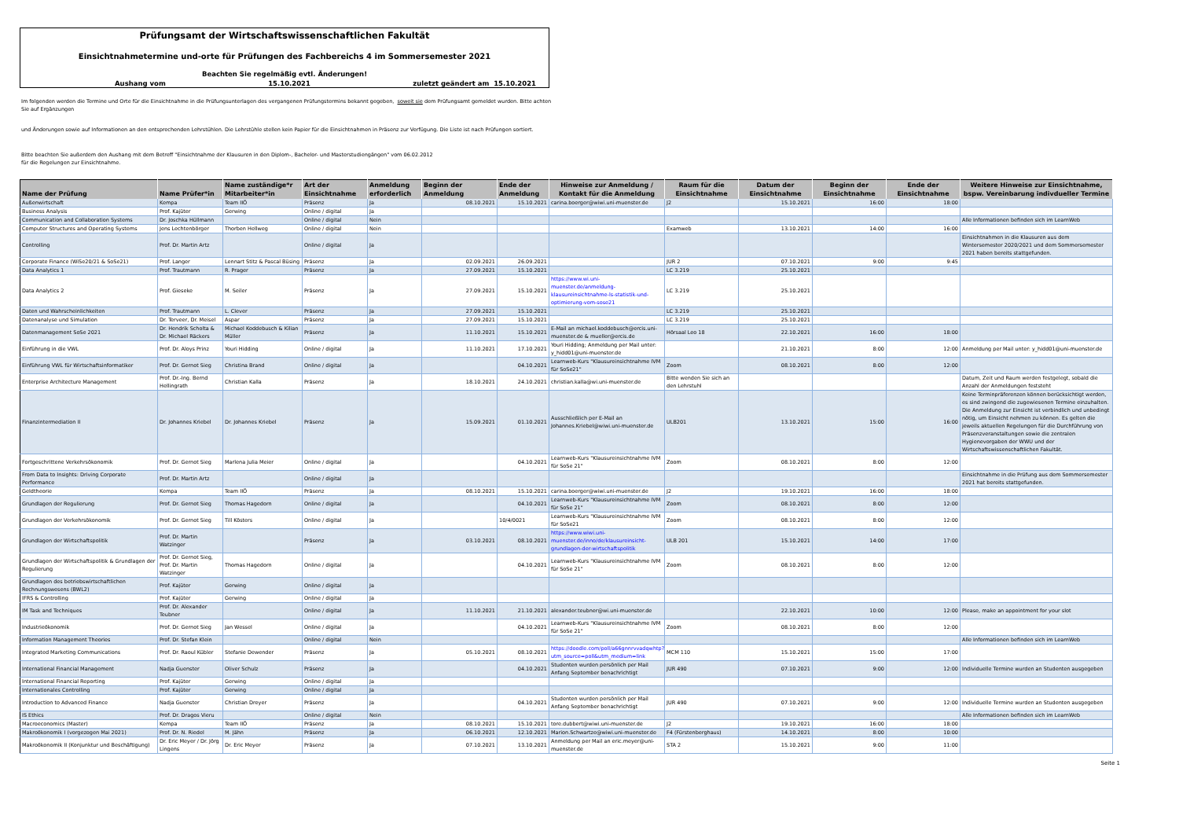Prüfungsamt der Wirtschaftswissenschaftlichen Fakultät
Einsichtnahmetermine und-orte für Prüfungen des Fachbereichs 4 im Sommersemester 2021
Beachten Sie regelmäßig evtl. Änderungen!
Aushang vom 15.10.2021 zuletzt geändert am 15.10.2021
Im folgenden werden die Termine und Orte für die Einsichtnahme in die Prüfungsunterlagen des vergangenen Prüfungstermins bekannt gegeben, soweit sie dem Prüfungsamt gemeldet wurden. Bitte achten Sie auf Ergänzungen
und Änderungen sowie auf Informationen an den entsprechenden Lehrstühlen. Die Lehrstühle stellen kein Papier für die Einsichtnahmen in Präsenz zur Verfügung. Die Liste ist nach Prüfungen sortiert.
Bitte beachten Sie außerdem den Aushang mit dem Betreff "Einsichtnahme der Klausuren in den Diplom-, Bachelor- und Masterstudiengängen" vom 06.02.2012
für die Regelungen zur Einsichtnahme.
| Name der Prüfung | Name Prüfer*in | Name zuständige*r Mitarbeiter*in | Art der Einsichtnahme | Anmeldung erforderlich | Beginn der Anmeldung | Ende der Anmeldung | Hinweise zur Anmeldung / Kontakt für die Anmeldung | Raum für die Einsichtnahme | Datum der Einsichtnahme | Beginn der Einsichtnahme | Ende der Einsichtnahme | Weitere Hinweise zur Einsichtnahme, bspw. Vereinbarung indivdueller Termine |
| --- | --- | --- | --- | --- | --- | --- | --- | --- | --- | --- | --- | --- |
| Außenwirtschaft | Kempa | Team IIÖ | Präsenz | Ja | 08.10.2021 | 15.10.2021 | carina.boerger@wiwi.uni-muenster.de | J2 | 15.10.2021 | 16:00 | 18:00 | |
| Business Analysis | Prof. Kajüter | Gerwing | Online / digital | Ja | | | | | | | | |
| Communication and Collaboration Systems | Dr. Joschka Hüllmann | | Online / digital | Nein | | | | | | | | Alle Informationen befinden sich im LearnWeb |
| Computer Structures and Operating Systems | Jens Lechtenbörger | Thorben Hellweg | Online / digital | Nein | | | | Examweb | 13.10.2021 | 14:00 | 16:00 | |
| Controlling | Prof. Dr. Martin Artz | | Online / digital | Ja | | | | | | | | Einsichtnahmen in die Klausuren aus dem Wintersemester 2020/2021 und dem Sommersemester 2021 haben bereits stattgefunden. |
| Corporate Finance (WiSe20/21 & SoSe21) | Prof. Langer | Lennart Stitz & Pascal Büsing | Präsenz | Ja | 02.09.2021 | 26.09.2021 | | JUR 2 | 07.10.2021 | 9:00 | 9:45 | |
| Data Analytics 1 | Prof. Trautmann | R. Prager | Präsenz | Ja | 27.09.2021 | 15.10.2021 | | LC 3.219 | 25.10.2021 | | | |
| Data Analytics 2 | Prof. Gieseke | M. Seiler | Präsenz | Ja | 27.09.2021 | 15.10.2021 | https://www.wi.uni-muenster.de/anmeldung-klausureinsichtnahme-ls-statistik-und-optimierung-vom-sose21 | LC 3.219 | 25.10.2021 | | | |
| Daten und Wahrscheinlichkeiten | Prof. Trautmann | L. Clever | Präsenz | Ja | 27.09.2021 | 15.10.2021 | | LC 3.219 | 25.10.2021 | | | |
| Datenanalyse und Simulation | Dr. Terveer, Dr. Meisel | Aspar | Präsenz | Ja | 27.09.2021 | 15.10.2021 | | LC 3.219 | 25.10.2021 | | | |
| Datenmanagement SoSe 2021 | Dr. Hendrik Scholta & Dr. Michael Räckers | Michael Koddebusch & Kilian Müller | Präsenz | Ja | 11.10.2021 | 15.10.2021 | E-Mail an michael.koddebusch@ercis.uni-muenster.de & mueller@ercis.de | Hörsaal Leo 18 | 22.10.2021 | 16:00 | 18:00 | |
| Einführung in die VWL | Prof. Dr. Aloys Prinz | Youri Hidding | Online / digital | Ja | 11.10.2021 | 17.10.2021 | Youri Hidding; Anmeldung per Mail unter: y_hidd01@uni-muenster.de | | 21.10.2021 | 8:00 | 12:00 | Anmeldung per Mail unter: y_hidd01@uni-muenster.de |
| Einführung VWL für Wirtschaftsinformatiker | Prof. Dr. Gernot Sieg | Christina Brand | Online / digital | Ja | | 04.10.2021 | Learnweb-Kurs "Klausureinsichtnahme IVM für SoSe21" | Zoom | 08.10.2021 | 8:00 | 12:00 | |
| Enterprise Architecture Management | Prof. Dr.-Ing. Bernd Hellingrath | Christian Kalla | Präsenz | Ja | 18.10.2021 | 24.10.2021 | christian.kalla@wi.uni-muenster.de | Bitte wenden Sie sich an den Lehrstuhl | | | | Datum, Zeit und Raum werden festgelegt, sobald die Anzahl der Anmeldungen feststeht |
| Finanzintermediation II | Dr. Johannes Kriebel | Dr. Johannes Kriebel | Präsenz | Ja | 15.09.2021 | 01.10.2021 | Ausschließlich per E-Mail an Johannes.Kriebel@wiwi.uni-muenster.de | ULB201 | 13.10.2021 | 15:00 | 16:00 | Keine Terminpräferenzen können berücksichtigt werden, es sind zwingend die zugewiesenen Termine einzuhalten. Die Anmeldung zur Einsicht ist verbindlich und unbedingt nötig, um Einsicht nehmen zu können. Es gelten die jeweils aktuellen Regelungen für die Durchführung von Präsenzveranstaltungen sowie die zentralen Hygienevorgaben der WWU und der Wirtschaftswissenschaftlichen Fakultät. |
| Fortgeschrittene Verkehrsökonomik | Prof. Dr. Gernot Sieg | Marlena Julia Meier | Online / digital | Ja | | 04.10.2021 | Learnweb-Kurs "Klausureinsichtnahme IVM für SoSe 21" | Zoom | 08.10.2021 | 8:00 | 12:00 | |
| From Data to Insights: Driving Corporate Performance | Prof. Dr. Martin Artz | | Online / digital | Ja | | | | | | | | Einsichtnahme in die Prüfung aus dem Sommersemester 2021 hat bereits stattgefunden. |
| Geldtheorie | Kempa | Team IIÖ | Präsenz | Ja | 08.10.2021 | 15.10.2021 | carina.boerger@wiwi.uni-muenster.de | J2 | 19.10.2021 | 16:00 | 18:00 | |
| Grundlagen der Regulierung | Prof. Dr. Gernot Sieg | Thomas Hagedorn | Online / digital | Ja | | 04.10.2021 | Learnweb-Kurs "Klausureinsichtnahme IVM für SoSe 21" | Zoom | 08.10.2021 | 8:00 | 12:00 | |
| Grundlagen der Verkehrsökonomik | Prof. Dr. Gernot Sieg | Till Kösters | Online / digital | Ja | | 10/4/0021 | Learnweb-Kurs "Klausureinsichtnahme IVM für SoSe21 | Zoom | 08.10.2021 | 8:00 | 12:00 | |
| Grundlagen der Wirtschaftspolitik | Prof. Dr. Martin Watzinger | | Präsenz | Ja | 03.10.2021 | 08.10.2021 | https://www.wiwi.uni-muenster.de/inno/de/klausureinsicht-grundlagen-der-wirtschaftspolitik | ULB 201 | 15.10.2021 | 14:00 | 17:00 | |
| Grundlagen der Wirtschaftspolitik & Grundlagen der Regulierung | Prof. Dr. Gernot Sieg, Prof. Dr. Martin Watzinger | Thomas Hagedorn | Online / digital | Ja | | 04.10.2021 | Learnweb-Kurs "Klausureinsichtnahme IVM für SoSe 21" | Zoom | 08.10.2021 | 8:00 | 12:00 | |
| Grundlagen des betriebswirtschaftlichen Rechnungswesens (BWL2) | Prof. Kajüter | Gerwing | Online / digital | Ja | | | | | | | | |
| IFRS & Controlling | Prof. Kajüter | Gerwing | Online / digital | Ja | | | | | | | | |
| IM Task and Techniques | Prof. Dr. Alexander Teubner | | Online / digital | Ja | 11.10.2021 | 21.10.2021 | alexander.teubner@wi.uni-muenster.de | | 22.10.2021 | 10:00 | 12:00 | Please, make an appointment for your slot |
| Industrieökonomik | Prof. Dr. Gernot Sieg | Jan Wessel | Online / digital | Ja | | 04.10.2021 | Learnweb-Kurs "Klausureinsichtnahme IVM für SoSe 21" | Zoom | 08.10.2021 | 8:00 | 12:00 | |
| Information Management Theories | Prof. Dr. Stefan Klein | | Online / digital | Nein | | | | | | | | Alle Informationen befinden sich im LearnWeb |
| Integrated Marketing Communications | Prof. Dr. Raoul Kübler | Stefanie Dewender | Präsenz | Ja | 05.10.2021 | 08.10.2021 | https://doodle.com/poll/a66gnnrvvadqwhtp?utm_source=poll&utm_medium=link | MCM 110 | 15.10.2021 | 15:00 | 17:00 | |
| International Financial Management | Nadja Guenster | Oliver Schulz | Präsenz | Ja | | 04.10.2021 | Studenten wurden persönlich per Mail Anfang September benachrichtigt | JUR 490 | 07.10.2021 | 9:00 | 12:00 | Individuelle Termine wurden an Studenten ausgegeben |
| International Financial Reporting | Prof. Kajüter | Gerwing | Online / digital | Ja | | | | | | | | |
| Internationales Controlling | Prof. Kajüter | Gerwing | Online / digital | Ja | | | | | | | | |
| Introduction to Advanced Finance | Nadja Guenster | Christian Dreyer | Präsenz | Ja | | 04.10.2021 | Studenten wurden persönlich per Mail Anfang September benachrichtigt | JUR 490 | 07.10.2021 | 9:00 | 12:00 | Individuelle Termine wurden an Studenten ausgegeben |
| IS Ethics | Prof. Dr. Dragos Vieru | | Online / digital | Nein | | | | | | | | Alle Informationen befinden sich im LearnWeb |
| Macroeconomics (Master) | Kempa | Team IIÖ | Präsenz | Ja | 08.10.2021 | 15.10.2021 | tore.dubbert@wiwi.uni-muenster.de | J2 | 19.10.2021 | 16:00 | 18:00 | |
| Makroökonomik I (vorgezogen Mai 2021) | Prof. Dr. N. Riedel | M. Jähn | Präsenz | Ja | 06.10.2021 | 12.10.2021 | Marion.Schwartze@wiwi.uni-muenster.de | F4 (Fürstenberghaus) | 14.10.2021 | 8:00 | 10:00 | |
| Makroökonomik II (Konjunktur und Beschäftigung) | Dr. Eric Meyer / Dr. Jörg Lingens | Dr. Eric Meyer | Präsenz | Ja | 07.10.2021 | 13.10.2021 | Anmeldung per Mail an eric.meyer@uni-muenster.de | STA 2 | 15.10.2021 | 9:00 | 11:00 | |
Seite 1